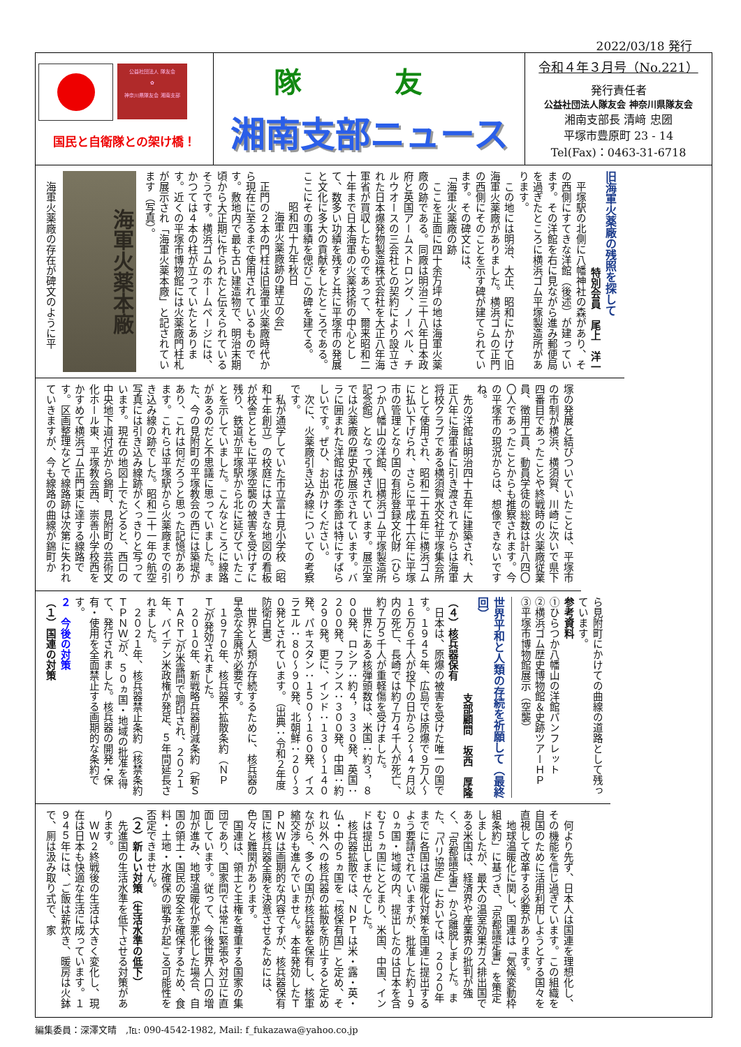2022/03/18 発行
公益社団法人 隊友会
✿
神奈川県隊友会 湘南支部
国民と自衛隊との架け橋！
隊 友
湘南支部ニュース
令和４年３月号（No.221）
発行責任者
公益社団法人隊友会 神奈川県隊友会
湘南支部長 清﨑 忠圀
平塚市豊原町 23 - 14
Tel(Fax)：0463-31-6718
旧海軍火薬廠の残照を探して
特別会員　尾上　洋一
平塚駅の北側に八幡神社の森があり、その西側にすてきな洋館（後述）が建っています。その洋館を右に見ながら進み郵便局を過ぎたところに横浜ゴム平塚製造所があります。
この地には明治、大正、昭和にかけて旧海軍火薬廠がありました。横浜ゴムの正門の西側にそのことを示す碑が建てられています。その碑文には、
「海軍火薬廠の跡
ここを正面に四十余万坪の地は海軍火薬廠の跡である。同廠は明治三十八年日本政府と英国アームストロング、ノーベル、チルウオースの三会社との契約により設立された日本爆発物製造株式会社を大正八年海軍省が買収したものであって、爾来昭和二十年まで日本海軍の火薬技術の中心として、数多い功績を残すと共に平塚市の発展と文化に多大の貢献をしたところである。ここにその事績を偲びこの碑を建てる。
昭和四十九年秋日
海軍火薬廠跡の建立の会」
正門の２本の門柱は旧海軍火薬廠時代から現在に至るまで使用されているものです。敷地内で最も古い建造物で、明治末期頃から大正期に作られたと伝えられているそうです。横浜ゴムのホームページには、かつては４本の柱が立っていたとあります。近くの平塚市博物館には火薬廠門柱札が展示され「海軍火薬本廠」と記されています（写真）。
海軍火薬本廠
海軍火薬廠の存在が碑文のように平
塚の発展と結びついていたことは、平塚市の市制が横浜、横須賀、川崎に次いで県下四番目であったことや終戦時の火薬廠従業員、徴用工員、動員学徒の総数は計八四〇〇人であったことからも推察されます。今の平塚市の現況からは、想像できないですね。
先の洋館は明治四十五年に建築され、大正八年に海軍省に引き渡されてからは海軍将校クラブである横須賀水交社平塚集会所として使用され、昭和二十五年に横浜ゴムに払い下げられ、さらに平成十六年に平塚市の管理となり国の有形登録文化財（ひらつか八幡山の洋館、旧横浜ゴム平塚製造所記念館）となって残されています。展示室では火薬廠の歴史が展示されています。バラに囲まれた洋館は花の季節は特にすばらしいです。ぜひ、お出かけください。
次に、火薬廠引き込み線についての考察です。
私が通学していた市立富士見小学校（昭和十年創立）の校庭には大きな地図の看板が校舎とともに平塚空襲の被害を受けずに残り、鉄道が平塚駅から北に延びていたことを示していました。こんなところに線路があるのだと不思議に思っていました。また、今の見附町の平塚教会の西には築堤があり、これは何だろうと思った記憶があります。これらは平塚駅から火薬廠までの引き込み線の跡でした。昭和二十一年の航空写真には引き込み線跡がくっきりと写っています。現在の地図上でたどると、西口の中央地下道付近から錦町、見附町の芸術文化ホール東、平塚教会西、崇善小学校西をかすめて横浜ゴム正門東に達する線路です。区画整理などで線路跡は次第に失われていきますが、今も線路の曲線が錦町か
ら見附町にかけての曲線の道路として残っています。
参考資料
①ひらつか八幡山の洋館パンフレット
②横浜ゴム歴史博物館＆史跡ツアーＨＰ
③平塚市博物館展示（空襲）
世界平和と人類の存続を祈願して（最終回）
支部顧問　坂西　厚隆
（４）核兵器保有
日本は、原爆の被害を受けた唯一の国です。１９４５年、広島では原爆で９万人～１６万６千人が投下の日から２～４ヶ月以内の死亡、長崎では約７万４千人が死亡、約７万５千人が重軽傷を受けました。
世界にある核弾頭数は、米国：約３，８００発、ロシア：約４，３３０発、英国：２００発、フランス：３００発、中国：約２９０発。更に、インド：１３０～１４０発、パキスタン：１５０～１６０発、イスラエル：８０～９０発、北朝鮮：２０～３０発とされています。（出典：令和２年度　防衛白書）
世界と人類が存続するために、核兵器の早急な全廃が必要です。
１９７０年、核兵器不拡散条約（ＮＰＴ）が発効されました。
２０１０年、新戦略兵器削減条約（新ＳＴＡＲＴ）が米露間で調印され、２０２１年、バイデン米政権が発足、５年間延長されました。
２０２１年、核兵器禁止条約（核禁条約ＴＰＮＷ）が、５０ヵ国・地域の批准を得て、発行されました。核兵器の開発・保有・使用を全面禁止する画期的な条約です。
２　今後の対策
（１）国連の対策
何より先ず、日本人は国連を理想化し、その機能を信じ過ぎています。この組織を自国のために活用利用しようとする国々を直視して改革する必要があります。
地球温暖化に関し、国連は「気候変動枠組条約」に基づき、「京都議定書」を策定しましたが、最大の温室効果ガス排出国である米国は、経済界や産業界の批判が強く、「京都議定書」から離脱しました。また、「パリ協定」においては、２０２０年までに各国は温暖化対策を国連に提出するよう要請されていますが、批准した約１９０ヵ国・地域の内、提出したのは日本を含む７５ヵ国にとどまり、米国、中国、インドは提出しませんでした。
核兵器拡散では、ＮＰＴは米・露・英・仏・中の５ヵ国を「核保有国」と定め、それ以外への核兵器の拡散を防止すると定めながら、多くの国が核兵器を保有し、核軍縮交渉も進んでいません。本年発効したＴＰＮＷは画期的な内容ですが、核兵器保有国に核兵器全廃を決意させるためには、色々と難関があります。
国連は、領土と主権を尊重する国家の集団であり、国家間では常に緊張や対立に直面しています。従って、今後世界人口の増加が進み、地球温暖化が悪化した場合、自国の領土・国民の安全を確保するため、食料・土地・水確保の戦争が起こる可能性を否定できません。
（２）新しい対策（生活水準の低下）
先進国の生活水準を低下させる対策があります。
ＷＷ２終戦後の生活は大きく変化し、現在は日本も快適な生活に成っています。１９４５年には、ご飯は薪炊き、暖房は火鉢で、厠は汲み取り式で、家
編集委員：深澤文晴　,℡: 090-4542-1982, Mail: f_fukazawa@yahoo.co.jp